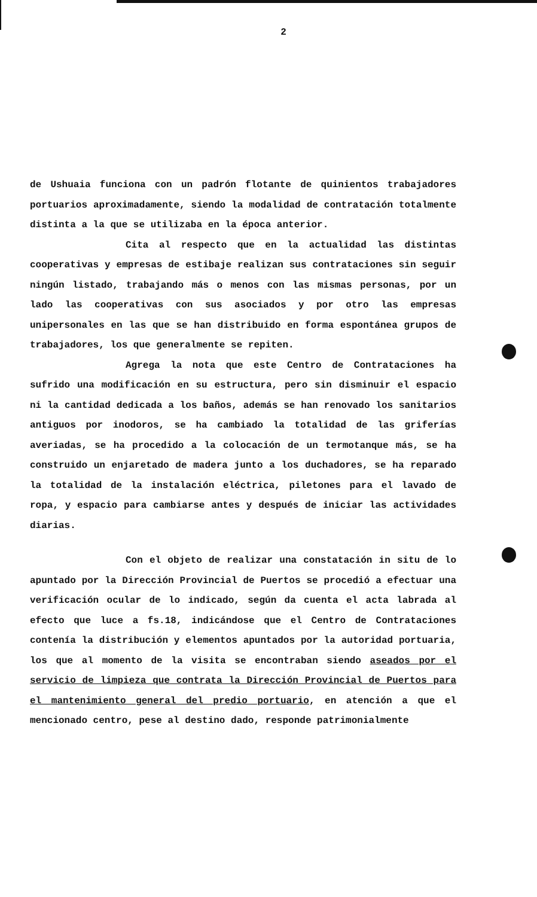2
de Ushuaia funciona con un padrón flotante de quinientos trabajadores portuarios aproximadamente, siendo la modalidad de contratación totalmente distinta a la que se utilizaba en la época anterior.
Cita al respecto que en la actualidad las distintas cooperativas y empresas de estibaje realizan sus contrataciones sin seguir ningún listado, trabajando más o menos con las mismas personas, por un lado las cooperativas con sus asociados y por otro las empresas unipersonales en las que se han distribuido en forma espontánea grupos de trabajadores, los que generalmente se repiten.
Agrega la nota que este Centro de Contrataciones ha sufrido una modificación en su estructura, pero sin disminuir el espacio ni la cantidad dedicada a los baños, además se han renovado los sanitarios antiguos por inodoros, se ha cambiado la totalidad de las griferías averiadas, se ha procedido a la colocación de un termotanque más, se ha construido un enjaretado de madera junto a los duchadores, se ha reparado la totalidad de la instalación eléctrica, piletones para el lavado de ropa, y espacio para cambiarse antes y después de iniciar las actividades diarias.
Con el objeto de realizar una constatación in situ de lo apuntado por la Dirección Provincial de Puertos se procedió a efectuar una verificación ocular de lo indicado, según da cuenta el acta labrada al efecto que luce a fs.18, indicándose que el Centro de Contrataciones contenía la distribución y elementos apuntados por la autoridad portuaria, los que al momento de la visita se encontraban siendo aseados por el servicio de limpieza que contrata la Dirección Provincial de Puertos para el mantenimiento general del predio portuario, en atención a que el mencionado centro, pese al destino dado, responde patrimonialmente